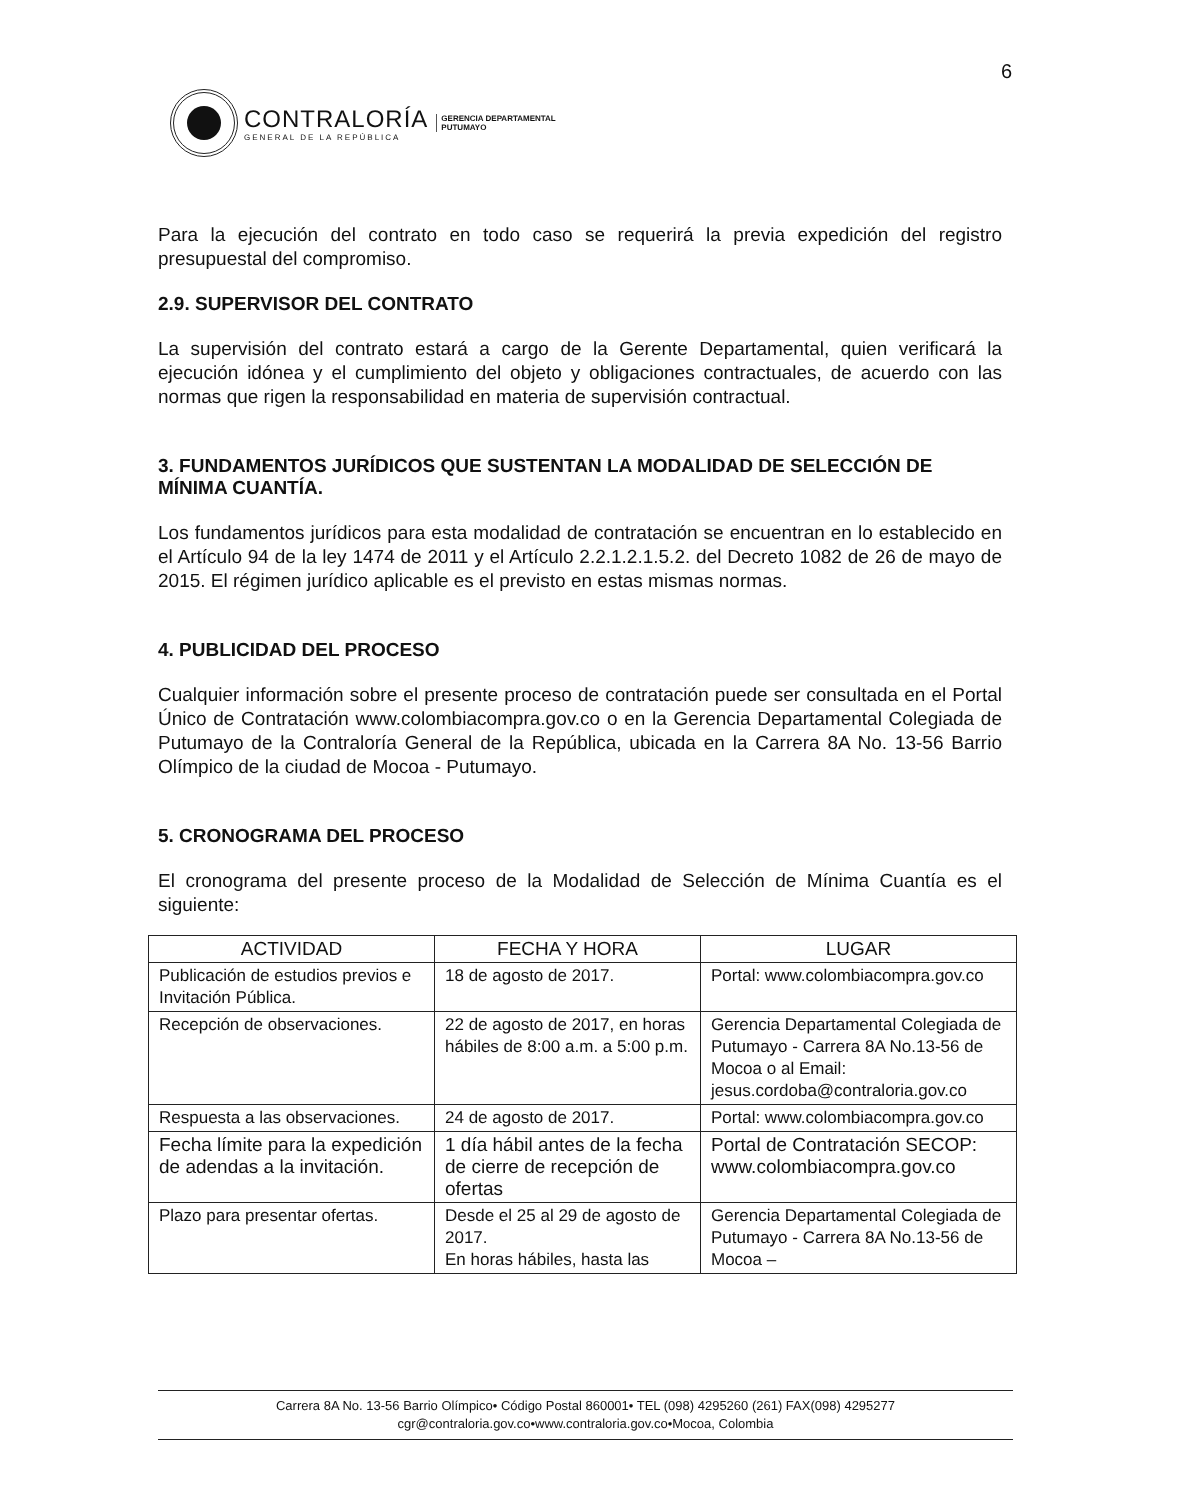6
CONTRALORÍA
GENERAL DE LA REPÚBLICA
GERENCIA DEPARTAMENTAL
PUTUMAYO
Para la ejecución del contrato en todo caso se requerirá la previa expedición del registro presupuestal del compromiso.
2.9. SUPERVISOR DEL CONTRATO
La supervisión del contrato estará a cargo de la Gerente Departamental, quien verificará la ejecución idónea y el cumplimiento del objeto y obligaciones contractuales, de acuerdo con las normas que rigen la responsabilidad en materia de supervisión contractual.
3. FUNDAMENTOS JURÍDICOS QUE SUSTENTAN LA MODALIDAD DE SELECCIÓN DE MÍNIMA CUANTÍA.
Los fundamentos jurídicos para esta modalidad de contratación se encuentran en lo establecido en el Artículo 94 de la ley 1474 de 2011 y el Artículo 2.2.1.2.1.5.2. del Decreto 1082 de 26 de mayo de 2015. El régimen jurídico aplicable es el previsto en estas mismas normas.
4. PUBLICIDAD DEL PROCESO
Cualquier información sobre el presente proceso de contratación puede ser consultada en el Portal Único de Contratación www.colombiacompra.gov.co o en la Gerencia Departamental Colegiada de Putumayo de la Contraloría General de la República, ubicada en la Carrera 8A No. 13-56 Barrio Olímpico de la ciudad de Mocoa - Putumayo.
5. CRONOGRAMA DEL PROCESO
El cronograma del presente proceso de la Modalidad de Selección de Mínima Cuantía es el siguiente:
| ACTIVIDAD | FECHA Y HORA | LUGAR |
| --- | --- | --- |
| Publicación de estudios previos e Invitación Pública. | 18 de agosto de 2017. | Portal: www.colombiacompra.gov.co |
| Recepción de observaciones. | 22 de agosto de 2017, en horas hábiles de 8:00 a.m. a 5:00 p.m. | Gerencia Departamental Colegiada de Putumayo - Carrera 8A No.13-56 de Mocoa o al Email: jesus.cordoba@contraloria.gov.co |
| Respuesta a las observaciones. | 24 de agosto de 2017. | Portal: www.colombiacompra.gov.co |
| Fecha límite para la expedición de adendas a la invitación. | 1 día hábil antes de la fecha de cierre de recepción de ofertas | Portal de Contratación SECOP: www.colombiacompra.gov.co |
| Plazo para presentar ofertas. | Desde el 25 al 29 de agosto de 2017. En horas hábiles, hasta las | Gerencia Departamental Colegiada de Putumayo - Carrera 8A No.13-56 de Mocoa – |
Carrera 8A No. 13-56 Barrio Olímpico• Código Postal 860001• TEL (098) 4295260 (261) FAX(098) 4295277
cgr@contraloria.gov.co•www.contraloria.gov.co•Mocoa, Colombia